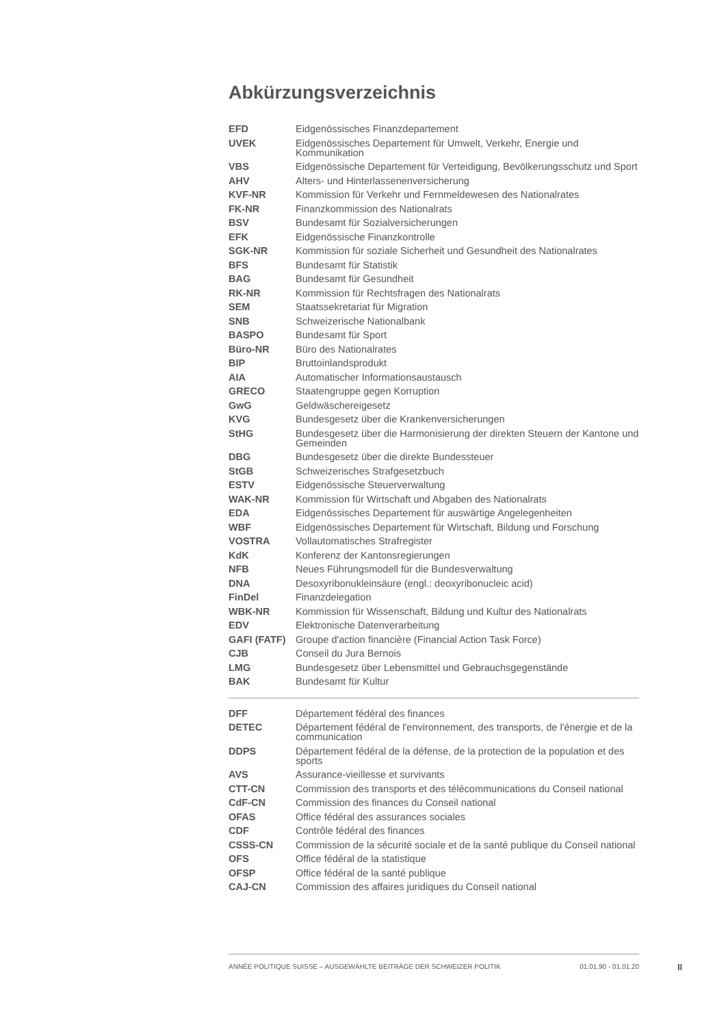Abkürzungsverzeichnis
| EFD | Eidgenössisches Finanzdepartement |
| UVEK | Eidgenössisches Departement für Umwelt, Verkehr, Energie und Kommunikation |
| VBS | Eidgenössische Departement für Verteidigung, Bevölkerungsschutz und Sport |
| AHV | Alters- und Hinterlassenenversicherung |
| KVF-NR | Kommission für Verkehr und Fernmeldewesen des Nationalrates |
| FK-NR | Finanzkommission des Nationalrats |
| BSV | Bundesamt für Sozialversicherungen |
| EFK | Eidgenössische Finanzkontrolle |
| SGK-NR | Kommission für soziale Sicherheit und Gesundheit des Nationalrates |
| BFS | Bundesamt für Statistik |
| BAG | Bundesamt für Gesundheit |
| RK-NR | Kommission für Rechtsfragen des Nationalrats |
| SEM | Staatssekretariat für Migration |
| SNB | Schweizerische Nationalbank |
| BASPO | Bundesamt für Sport |
| Büro-NR | Büro des Nationalrates |
| BIP | Bruttoinlandsprodukt |
| AIA | Automatischer Informationsaustausch |
| GRECO | Staatengruppe gegen Korruption |
| GwG | Geldwäschereigesetz |
| KVG | Bundesgesetz über die Krankenversicherungen |
| StHG | Bundesgesetz über die Harmonisierung der direkten Steuern der Kantone und Gemeinden |
| DBG | Bundesgesetz über die direkte Bundessteuer |
| StGB | Schweizerisches Strafgesetzbuch |
| ESTV | Eidgenössische Steuerverwaltung |
| WAK-NR | Kommission für Wirtschaft und Abgaben des Nationalrats |
| EDA | Eidgenössisches Departement für auswärtige Angelegenheiten |
| WBF | Eidgenössisches Departement für Wirtschaft, Bildung und Forschung |
| VOSTRA | Vollautomatisches Strafregister |
| KdK | Konferenz der Kantonsregierungen |
| NFB | Neues Führungsmodell für die Bundesverwaltung |
| DNA | Desoxyribonukleinsäure (engl.: deoxyribonucleic acid) |
| FinDel | Finanzdelegation |
| WBK-NR | Kommission für Wissenschaft, Bildung und Kultur des Nationalrats |
| EDV | Elektronische Datenverarbeitung |
| GAFI (FATF) | Groupe d'action financière (Financial Action Task Force) |
| CJB | Conseil du Jura Bernois |
| LMG | Bundesgesetz über Lebensmittel und Gebrauchsgegenstände |
| BAK | Bundesamt für Kultur |
| DFF | Département fédéral des finances |
| DETEC | Département fédéral de l'environnement, des transports, de l'énergie et de la communication |
| DDPS | Département fédéral de la défense, de la protection de la population et des sports |
| AVS | Assurance-vieillesse et survivants |
| CTT-CN | Commission des transports et des télécommunications du Conseil national |
| CdF-CN | Commission des finances du Conseil national |
| OFAS | Office fédéral des assurances sociales |
| CDF | Contrôle fédéral des finances |
| CSSS-CN | Commission de la sécurité sociale et de la santé publique du Conseil national |
| OFS | Office fédéral de la statistique |
| OFSP | Office fédéral de la santé publique |
| CAJ-CN | Commission des affaires juridiques du Conseil national |
ANNÉE POLITIQUE SUISSE – AUSGEWÄHLTE BEITRÄGE DER SCHWEIZER POLITIK 01.01.90 - 01.01.20
II